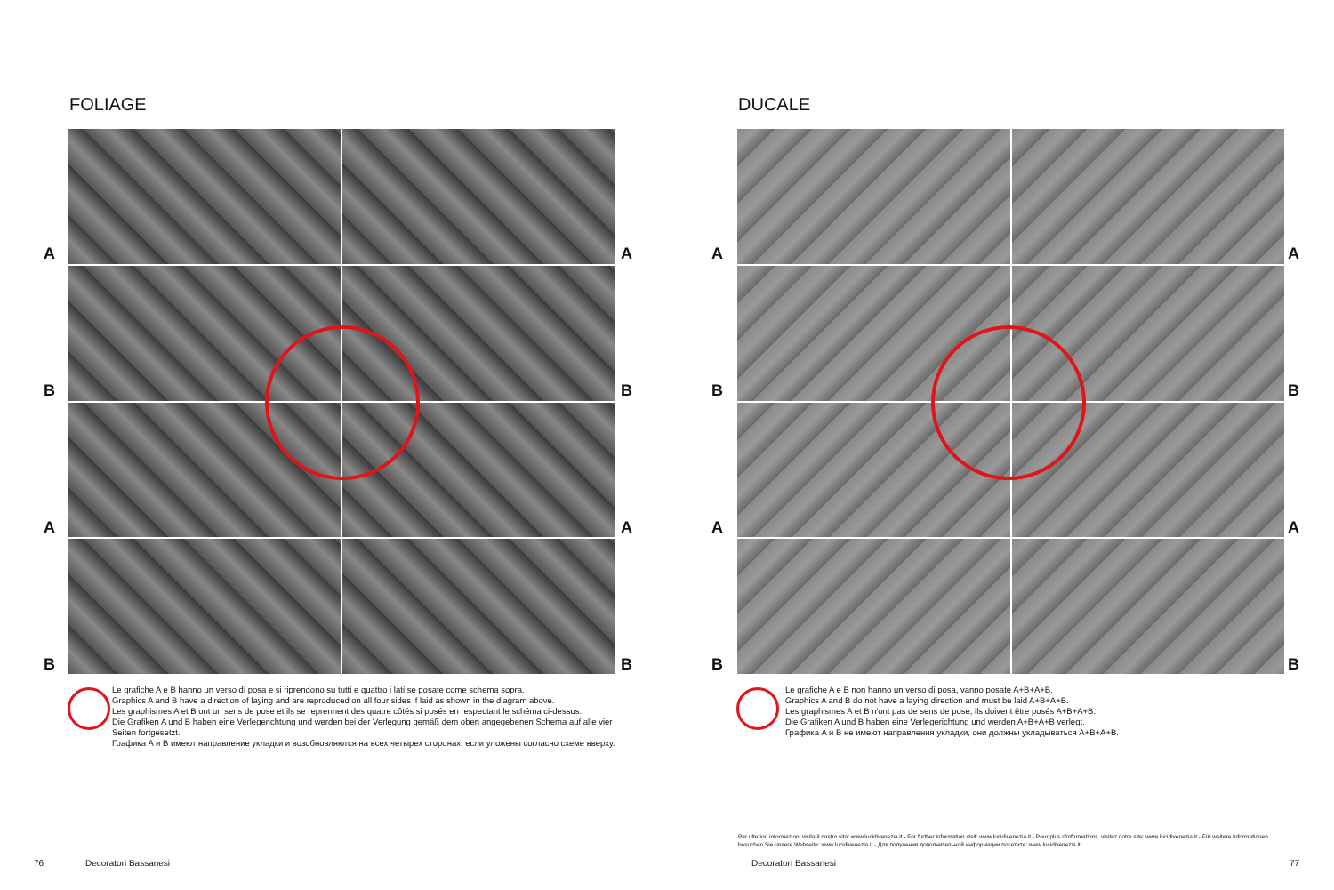FOLIAGE
A A
B B
A A
B B
Le grafiche A e B hanno un verso di posa e si riprendono su tutti e quattro i lati se posate come schema sopra.
Graphics A and B have a direction of laying and are reproduced on all four sides if laid as shown in the diagram above.
Les graphismes A et B ont un sens de pose et ils se reprennent des quatre côtés si posés en respectant le schéma ci-dessus.
Die Grafiken A und B haben eine Verlegerichtung und werden bei der Verlegung gemäß dem oben angegebenen Schema auf alle vier Seiten fortgesetzt.
Графика A и B имеют направление укладки и возобновляются на всех четырех сторонах, если уложены согласно схеме вверху.
76 Decoratori Bassanesi
DUCALE
A A
B B
A A
B B
Le grafiche A e B non hanno un verso di posa, vanno posate A+B+A+B.
Graphics A and B do not have a laying direction and must be laid A+B+A+B.
Les graphismes A et B n'ont pas de sens de pose, ils doivent être posés A+B+A+B.
Die Grafiken A und B haben eine Verlegerichtung und werden A+B+A+B verlegt.
Графика A и B не имеют направления укладки, они должны укладываться A+B+A+B.
Per ulteriori informazioni visita il nostro sito: www.lucidivenezia.it - For further information visit: www.lucidivenezia.it - Pour plus d'informations, visitez notre site: www.lucidivenezia.it - Für weitere Informationen besuchen Sie unsere Webseite: www.lucidivenezia.it - Для получения дополнительной информации посетите: www.lucidivenezia.it
Decoratori Bassanesi 77